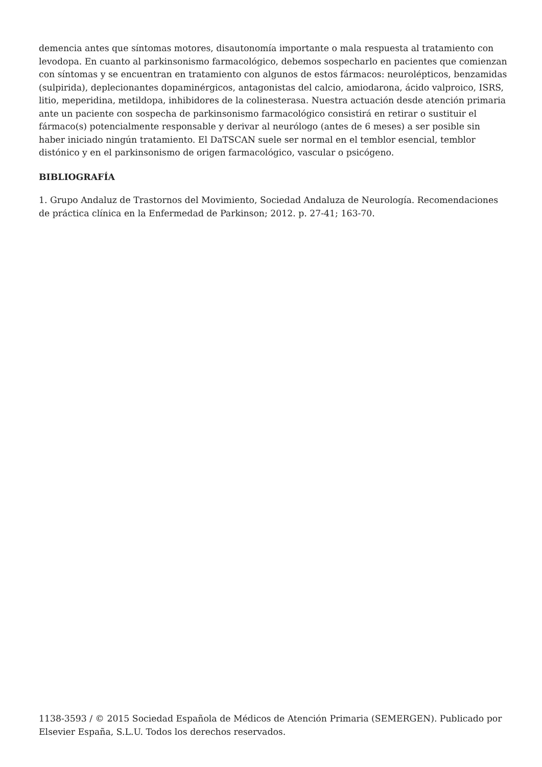demencia antes que síntomas motores, disautonomía importante o mala respuesta al tratamiento con levodopa. En cuanto al parkinsonismo farmacológico, debemos sospecharlo en pacientes que comienzan con síntomas y se encuentran en tratamiento con algunos de estos fármacos: neurolépticos, benzamidas (sulpirida), deplecionantes dopaminérgicos, antagonistas del calcio, amiodarona, ácido valproico, ISRS, litio, meperidina, metildopa, inhibidores de la colinesterasa. Nuestra actuación desde atención primaria ante un paciente con sospecha de parkinsonismo farmacológico consistirá en retirar o sustituir el fármaco(s) potencialmente responsable y derivar al neurólogo (antes de 6 meses) a ser posible sin haber iniciado ningún tratamiento. El DaTSCAN suele ser normal en el temblor esencial, temblor distónico y en el parkinsonismo de origen farmacológico, vascular o psicógeno.
BIBLIOGRAFÍA
1. Grupo Andaluz de Trastornos del Movimiento, Sociedad Andaluza de Neurología. Recomendaciones de práctica clínica en la Enfermedad de Parkinson; 2012. p. 27-41; 163-70.
1138-3593 / © 2015 Sociedad Española de Médicos de Atención Primaria (SEMERGEN). Publicado por Elsevier España, S.L.U. Todos los derechos reservados.